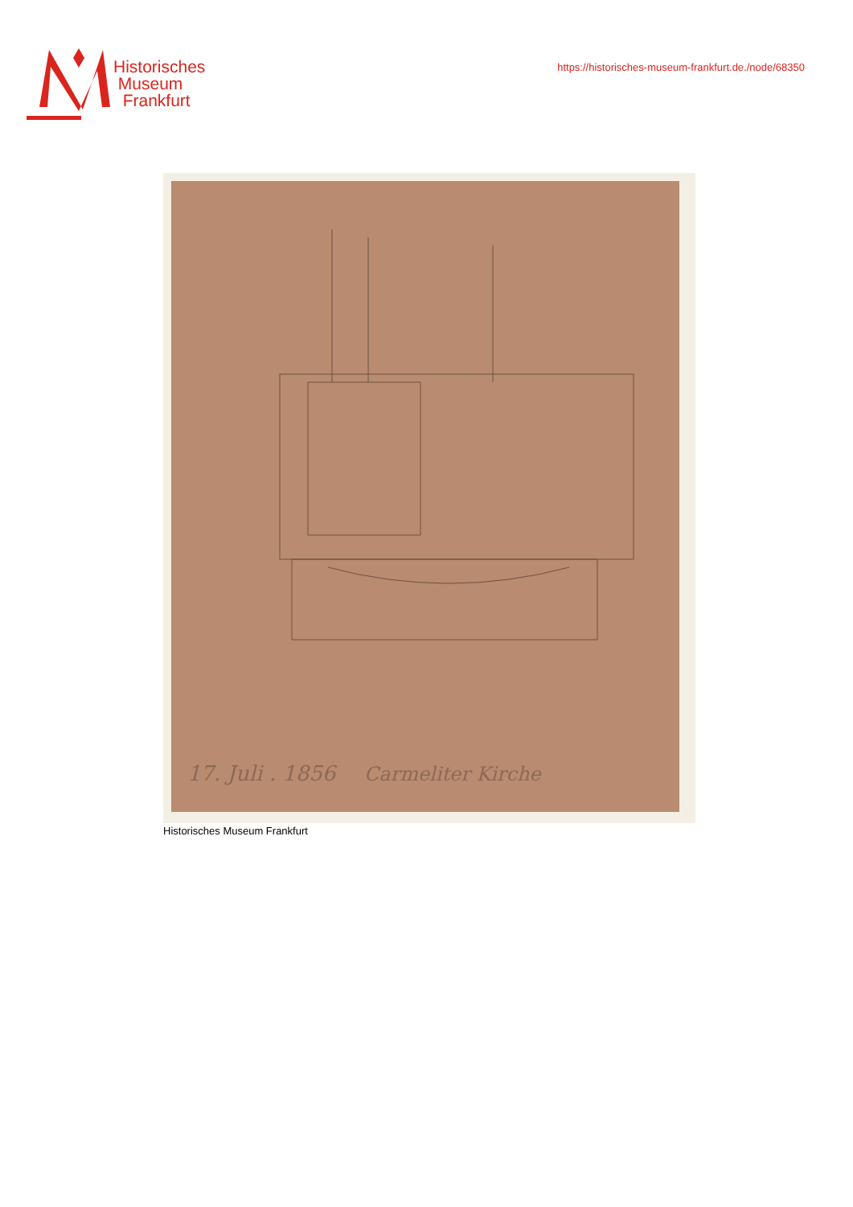Historisches
Museum
Frankfurt
https://historisches-museum-frankfurt.de./node/68350
17. Juli . 1856
Carmeliter Kirche
Historisches Museum Frankfurt